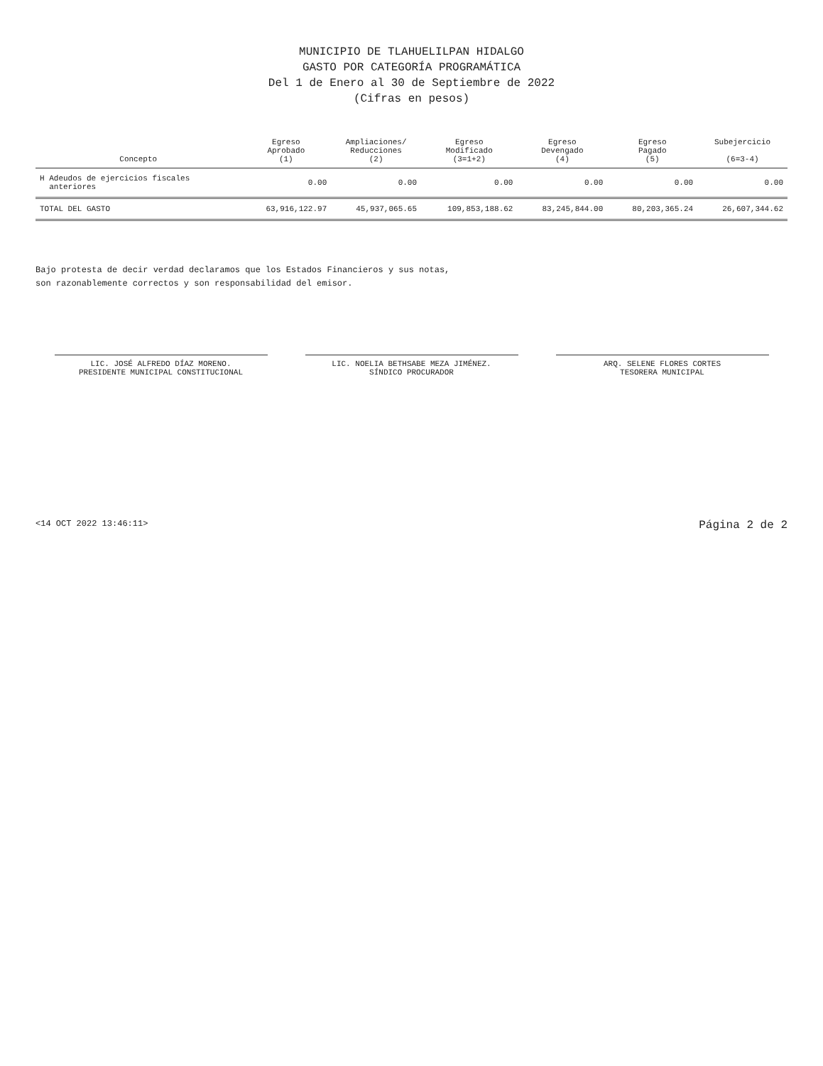MUNICIPIO DE TLAHUELILPAN HIDALGO
GASTO POR CATEGORÍA PROGRAMÁTICA
Del 1 de Enero al 30 de Septiembre de 2022
(Cifras en pesos)
| Concepto | Egreso Aprobado (1) | Ampliaciones/ Reducciones (2) | Egreso Modificado (3=1+2) | Egreso Devengado (4) | Egreso Pagado (5) | Subejercicio (6=3-4) |
| --- | --- | --- | --- | --- | --- | --- |
| H Adeudos de ejercicios fiscales anteriores | 0.00 | 0.00 | 0.00 | 0.00 | 0.00 | 0.00 |
| TOTAL DEL GASTO | 63,916,122.97 | 45,937,065.65 | 109,853,188.62 | 83,245,844.00 | 80,203,365.24 | 26,607,344.62 |
Bajo protesta de decir verdad declaramos que los Estados Financieros y sus notas,
son razonablemente correctos y son responsabilidad del emisor.
LIC. JOSÉ ALFREDO DÍAZ MORENO.
PRESIDENTE MUNICIPAL CONSTITUCIONAL
LIC. NOELIA BETHSABE MEZA JIMÉNEZ.
SÍNDICO PROCURADOR
ARQ. SELENE FLORES CORTES
TESORERA MUNICIPAL
<14 OCT 2022 13:46:11> Página 2 de 2